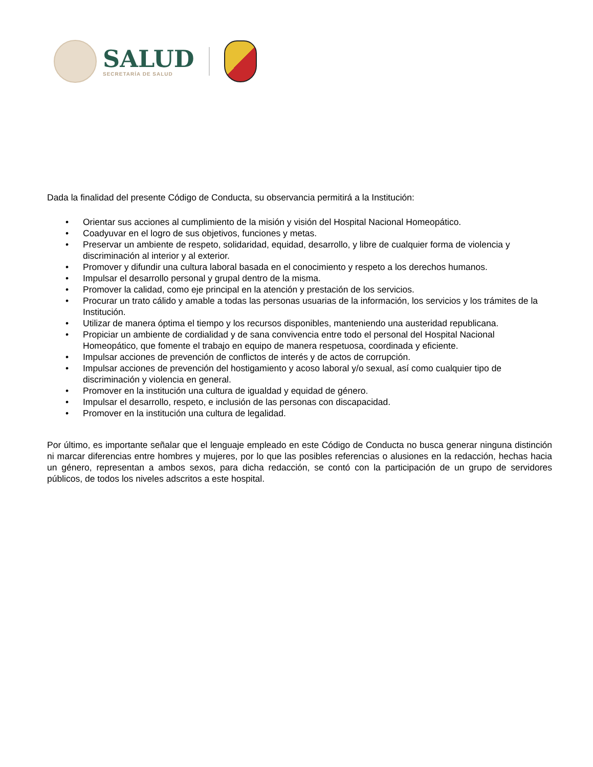SALUD
SECRETARÍA DE SALUD
Dada la finalidad del presente Código de Conducta, su observancia permitirá a la Institución:
• Orientar sus acciones al cumplimiento de la misión y visión del Hospital Nacional Homeopático.
• Coadyuvar en el logro de sus objetivos, funciones y metas.
• Preservar un ambiente de respeto, solidaridad, equidad, desarrollo, y libre de cualquier forma de violencia y discriminación al interior y al exterior.
• Promover y difundir una cultura laboral basada en el conocimiento y respeto a los derechos humanos.
• Impulsar el desarrollo personal y grupal dentro de la misma.
• Promover la calidad, como eje principal en la atención y prestación de los servicios.
• Procurar un trato cálido y amable a todas las personas usuarias de la información, los servicios y los trámites de la Institución.
• Utilizar de manera óptima el tiempo y los recursos disponibles, manteniendo una austeridad republicana.
• Propiciar un ambiente de cordialidad y de sana convivencia entre todo el personal del Hospital Nacional Homeopático, que fomente el trabajo en equipo de manera respetuosa, coordinada y eficiente.
• Impulsar acciones de prevención de conflictos de interés y de actos de corrupción.
• Impulsar acciones de prevención del hostigamiento y acoso laboral y/o sexual, así como cualquier tipo de discriminación y violencia en general.
• Promover en la institución una cultura de igualdad y equidad de género.
• Impulsar el desarrollo, respeto, e inclusión de las personas con discapacidad.
• Promover en la institución una cultura de legalidad.
Por último, es importante señalar que el lenguaje empleado en este Código de Conducta no busca generar ninguna distinción ni marcar diferencias entre hombres y mujeres, por lo que las posibles referencias o alusiones en la redacción, hechas hacia un género, representan a ambos sexos, para dicha redacción, se contó con la participación de un grupo de servidores públicos, de todos los niveles adscritos a este hospital.